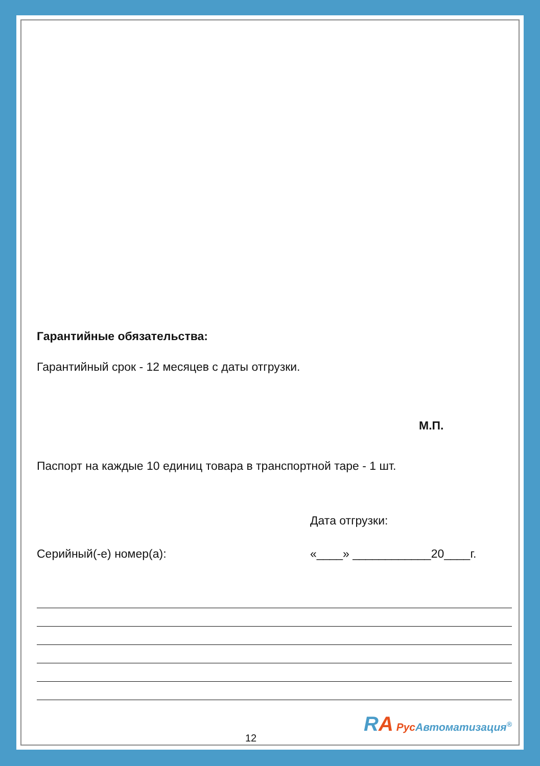Гарантийные обязательства:
Гарантийный срок - 12 месяцев с даты отгрузки.
М.П.
Паспорт на каждые 10 единиц товара в транспортной таре - 1 шт.
Дата отгрузки:
Серийный(-е) номер(а): «____» ____________20____г.
RA Рус Автоматизация<sup>®</sup>
12